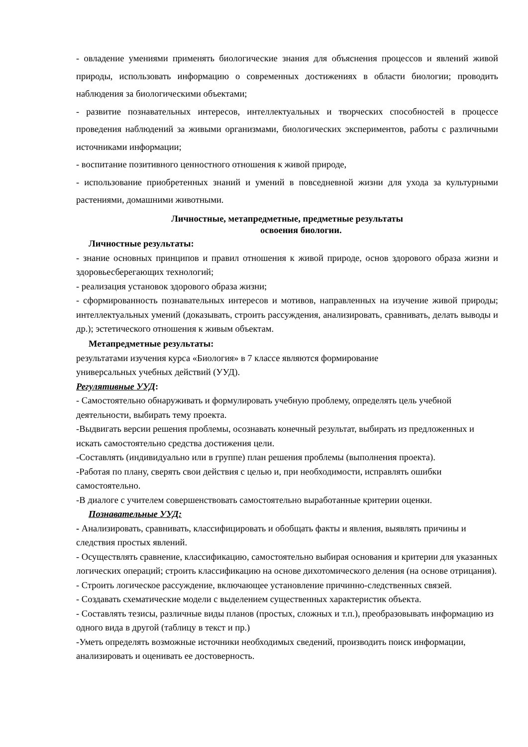- овладение умениями применять биологические знания для объяснения процессов и явлений живой природы, использовать информацию о современных достижениях в области биологии; проводить наблюдения за биологическими объектами;
- развитие познавательных интересов, интеллектуальных и творческих способностей в процессе проведения наблюдений за живыми организмами, биологических экспериментов, работы с различными источниками информации;
- воспитание позитивного ценностного отношения к живой природе,
- использование приобретенных знаний и умений в повседневной жизни для ухода за культурными растениями, домашними животными.
Личностные, метапредметные, предметные результаты
освоения биологии.
Личностные результаты:
- знание основных принципов и правил отношения к живой природе, основ здорового образа жизни и здоровьесберегающих технологий;
- реализация установок здорового образа жизни;
- сформированность познавательных интересов и мотивов, направленных на изучение живой природы; интеллектуальных умений (доказывать, строить рассуждения, анализировать, сравнивать, делать выводы и др.); эстетического отношения к живым объектам.
Метапредметные результаты:
результатами изучения курса «Биология» в 7 классе являются формирование
универсальных учебных действий (УУД).
Регулятивные УУД:
- Самостоятельно обнаруживать и формулировать учебную проблему, определять цель учебной деятельности, выбирать тему проекта.
-Выдвигать версии решения проблемы, осознавать конечный результат, выбирать из предложенных и искать самостоятельно средства достижения цели.
-Составлять (индивидуально или в группе) план решения проблемы (выполнения проекта).
-Работая по плану, сверять свои действия с целью и, при необходимости, исправлять ошибки самостоятельно.
-В диалоге с учителем совершенствовать самостоятельно выработанные критерии оценки.
Познавательные УУД:
- Анализировать, сравнивать, классифицировать и обобщать факты и явления, выявлять причины и следствия простых явлений.
- Осуществлять сравнение, классификацию, самостоятельно выбирая основания и критерии для указанных логических операций; строить классификацию на основе дихотомического деления (на основе отрицания).
- Строить логическое рассуждение, включающее установление причинно-следственных связей.
- Создавать схематические модели с выделением существенных характеристик объекта.
- Составлять тезисы, различные виды планов (простых, сложных и т.п.), преобразовывать информацию из одного вида в другой (таблицу в текст и пр.)
-Уметь определять возможные источники необходимых сведений, производить поиск информации, анализировать и оценивать ее достоверность.